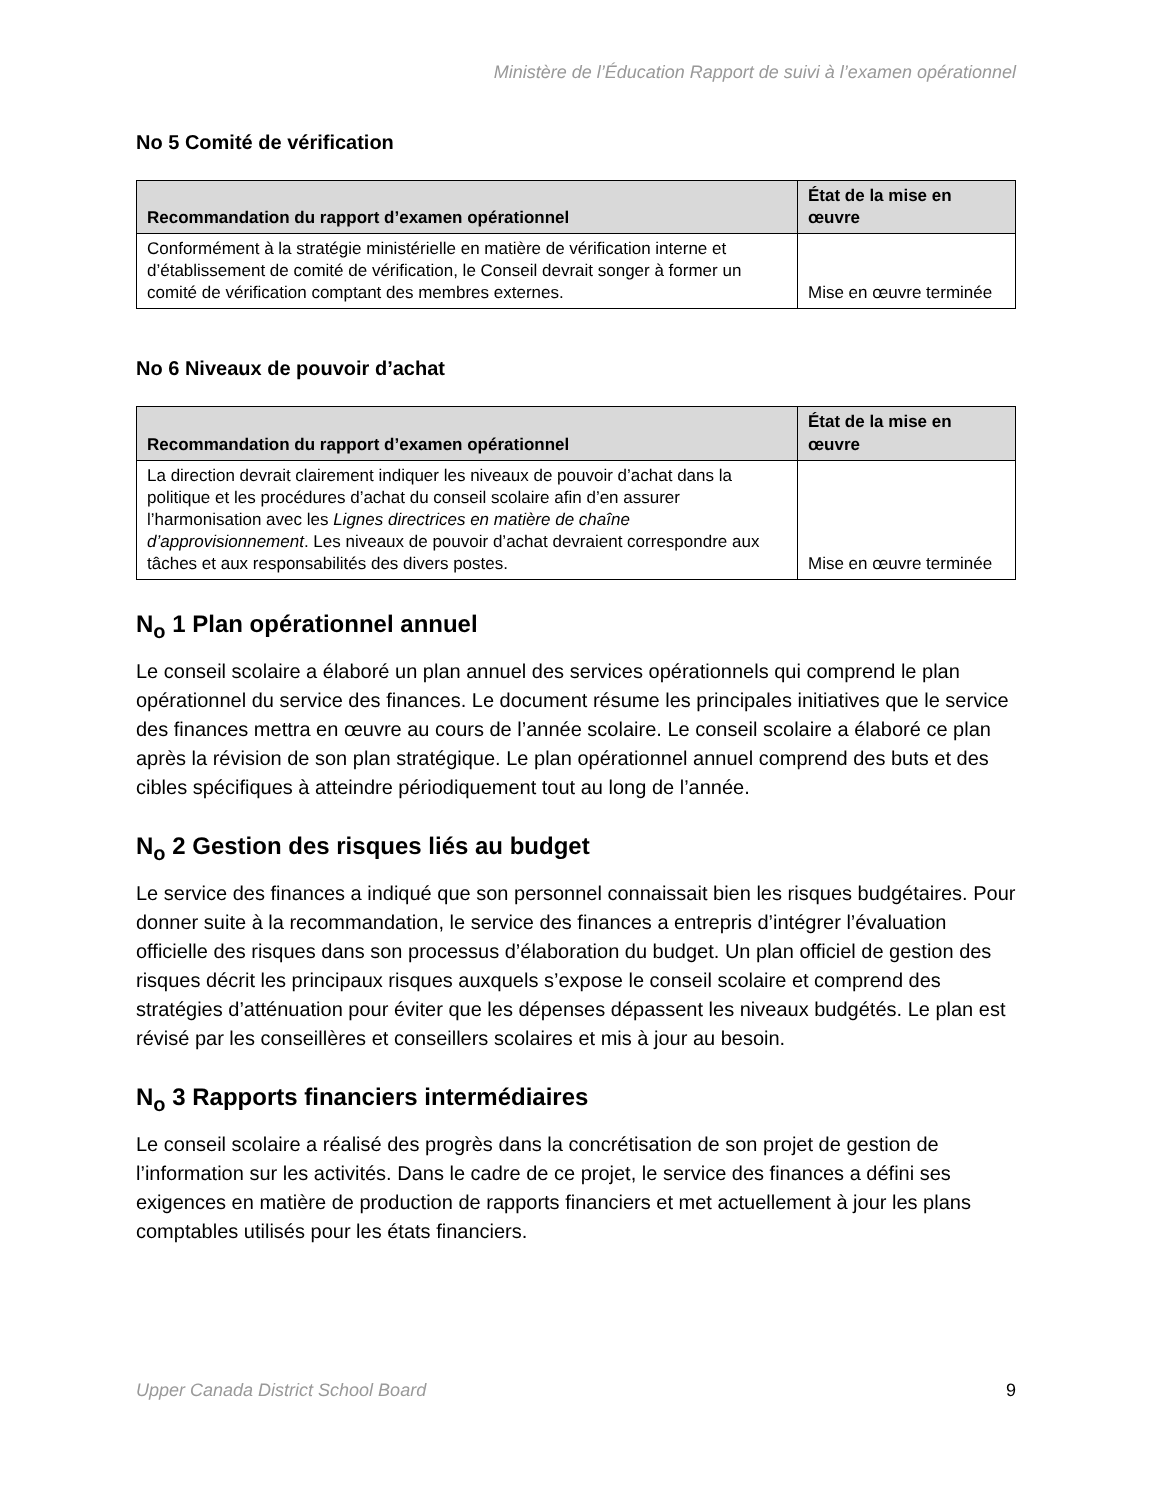Ministère de l’Éducation Rapport de suivi à l’examen opérationnel
No 5 Comité de vérification
| Recommandation du rapport d’examen opérationnel | État de la mise en œuvre |
| --- | --- |
| Conformément à la stratégie ministérielle en matière de vérification interne et d’établissement de comité de vérification, le Conseil devrait songer à former un comité de vérification comptant des membres externes. | Mise en œuvre terminée |
No 6 Niveaux de pouvoir d’achat
| Recommandation du rapport d’examen opérationnel | État de la mise en œuvre |
| --- | --- |
| La direction devrait clairement indiquer les niveaux de pouvoir d’achat dans la politique et les procédures d’achat du conseil scolaire afin d’en assurer l’harmonisation avec les Lignes directrices en matière de chaîne d’approvisionnement . Les niveaux de pouvoir d’achat devraient correspondre aux tâches et aux responsabilités des divers postes. | Mise en œuvre terminée |
N<sub>o</sub> 1 Plan opérationnel annuel
Le conseil scolaire a élaboré un plan annuel des services opérationnels qui comprend le plan opérationnel du service des finances. Le document résume les principales initiatives que le service des finances mettra en œuvre au cours de l’année scolaire. Le conseil scolaire a élaboré ce plan après la révision de son plan stratégique. Le plan opérationnel annuel comprend des buts et des cibles spécifiques à atteindre périodiquement tout au long de l’année.
N<sub>o</sub> 2 Gestion des risques liés au budget
Le service des finances a indiqué que son personnel connaissait bien les risques budgétaires. Pour donner suite à la recommandation, le service des finances a entrepris d’intégrer l’évaluation officielle des risques dans son processus d’élaboration du budget. Un plan officiel de gestion des risques décrit les principaux risques auxquels s’expose le conseil scolaire et comprend des stratégies d’atténuation pour éviter que les dépenses dépassent les niveaux budgétés. Le plan est révisé par les conseillères et conseillers scolaires et mis à jour au besoin.
N<sub>o</sub> 3 Rapports financiers intermédiaires
Le conseil scolaire a réalisé des progrès dans la concrétisation de son projet de gestion de l’information sur les activités. Dans le cadre de ce projet, le service des finances a défini ses exigences en matière de production de rapports financiers et met actuellement à jour les plans comptables utilisés pour les états financiers.
Upper Canada District School Board 9